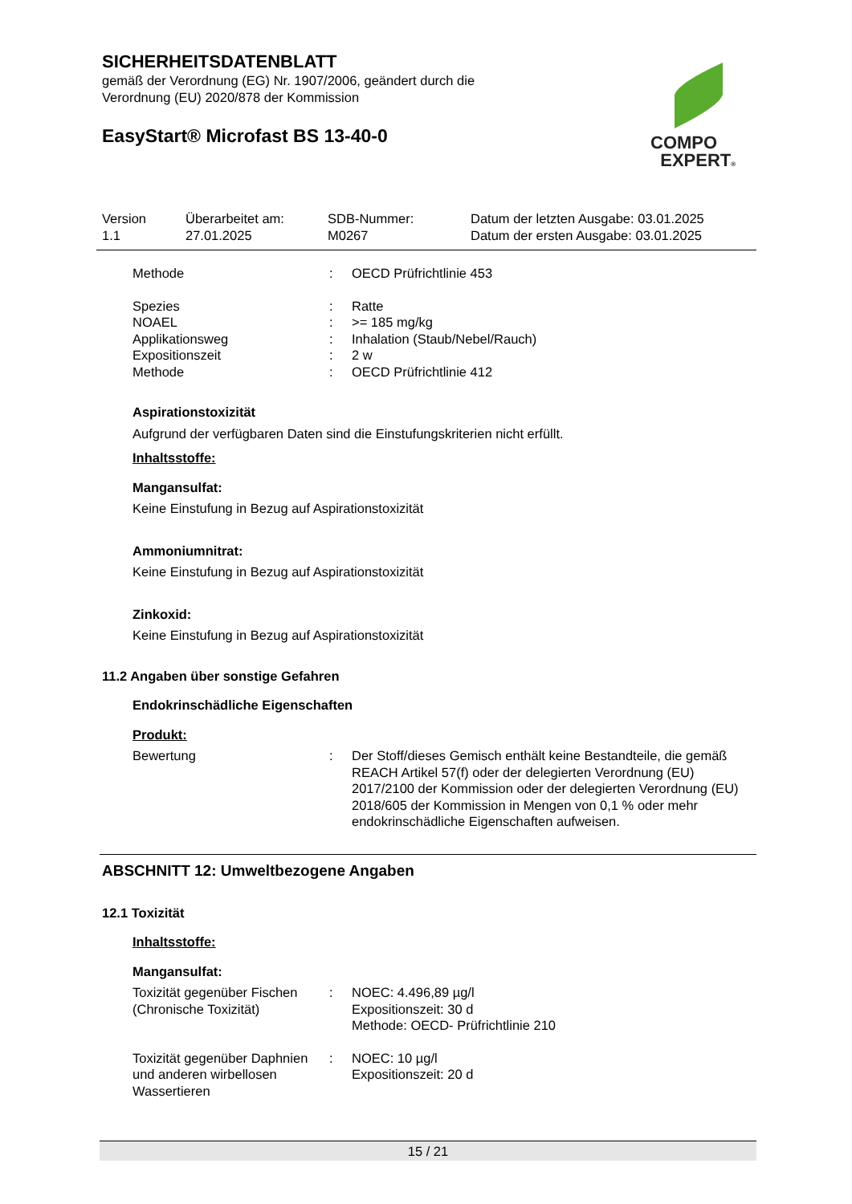SICHERHEITSDATENBLATT
gemäß der Verordnung (EG) Nr. 1907/2006, geändert durch die
Verordnung (EU) 2020/878 der Kommission
EasyStart® Microfast BS 13-40-0
COMPO
EXPERT®
Version
1.1
Überarbeitet am:
27.01.2025
SDB-Nummer:
M0267
Datum der letzten Ausgabe: 03.01.2025
Datum der ersten Ausgabe: 03.01.2025
Methode: OECD Prüfrichtlinie 453
Spezies: Ratte
NOAEL: >= 185 mg/kg
Applikationsweg: Inhalation (Staub/Nebel/Rauch)
Expositionszeit: 2 w
Methode: OECD Prüfrichtlinie 412
Aspirationstoxizität
Aufgrund der verfügbaren Daten sind die Einstufungskriterien nicht erfüllt.
Inhaltsstoffe:
Mangansulfat:
Keine Einstufung in Bezug auf Aspirationstoxizität
Ammoniumnitrat:
Keine Einstufung in Bezug auf Aspirationstoxizität
Zinkoxid:
Keine Einstufung in Bezug auf Aspirationstoxizität
11.2 Angaben über sonstige Gefahren
Endokrinschädliche Eigenschaften
Produkt:
Bewertung: Der Stoff/dieses Gemisch enthält keine Bestandteile, die gemäß REACH Artikel 57(f) oder der delegierten Verordnung (EU) 2017/2100 der Kommission oder der delegierten Verordnung (EU) 2018/605 der Kommission in Mengen von 0,1 % oder mehr endokrinschädliche Eigenschaften aufweisen.
ABSCHNITT 12: Umweltbezogene Angaben
12.1 Toxizität
Inhaltsstoffe:
Mangansulfat:
Toxizität gegenüber Fischen (Chronische Toxizität): NOEC: 4.496,89 µg/l
Expositionszeit: 30 d
Methode: OECD- Prüfrichtlinie 210
Toxizität gegenüber Daphnien und anderen wirbellosen Wassertieren: NOEC: 10 µg/l
Expositionszeit: 20 d
15 / 21